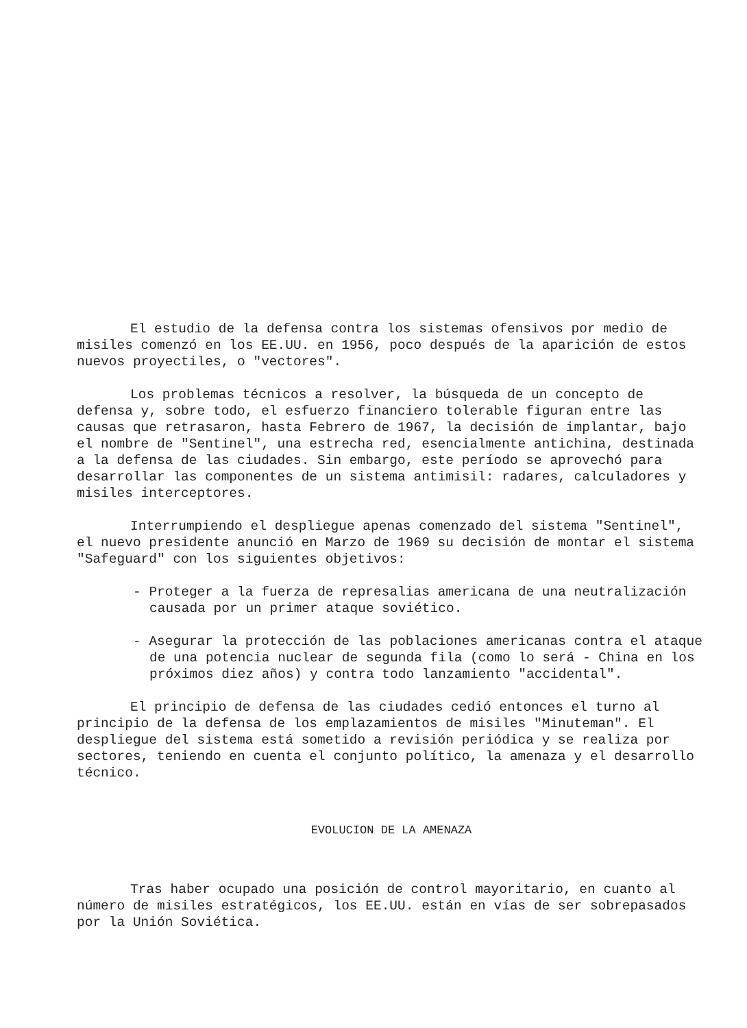El estudio de la defensa contra los sistemas ofensivos por medio de misiles comenzó en los EE.UU. en 1956, poco después de la aparición de estos nuevos proyectiles, o "vectores".
Los problemas técnicos a resolver, la búsqueda de un concepto de defensa y, sobre todo, el esfuerzo financiero tolerable figuran entre las causas que retrasaron, hasta Febrero de 1967, la decisión de implantar, bajo el nombre de "Sentinel", una estrecha red, esencialmente antichina, destinada a la defensa de las ciudades. Sin embargo, este período se aprovechó para desarrollar las componentes de un sistema antimisil: radares, calculadores y misiles interceptores.
Interrumpiendo el despliegue apenas comenzado del sistema "Sentinel", el nuevo presidente anunció en Marzo de 1969 su decisión de montar el sistema "Safeguard" con los siguientes objetivos:
- Proteger a la fuerza de represalias americana de una neutralización causada por un primer ataque soviético.
- Asegurar la protección de las poblaciones americanas contra el ataque de una potencia nuclear de segunda fila (como lo será - China en los próximos diez años) y contra todo lanzamiento "accidental".
El principio de defensa de las ciudades cedió entonces el turno al principio de la defensa de los emplazamientos de misiles "Minuteman". El despliegue del sistema está sometido a revisión periódica y se realiza por sectores, teniendo en cuenta el conjunto político, la amenaza y el desarrollo técnico.
EVOLUCION DE LA AMENAZA
Tras haber ocupado una posición de control mayoritario, en cuanto al número de misiles estratégicos, los EE.UU. están en vías de ser sobrepasados por la Unión Soviética.